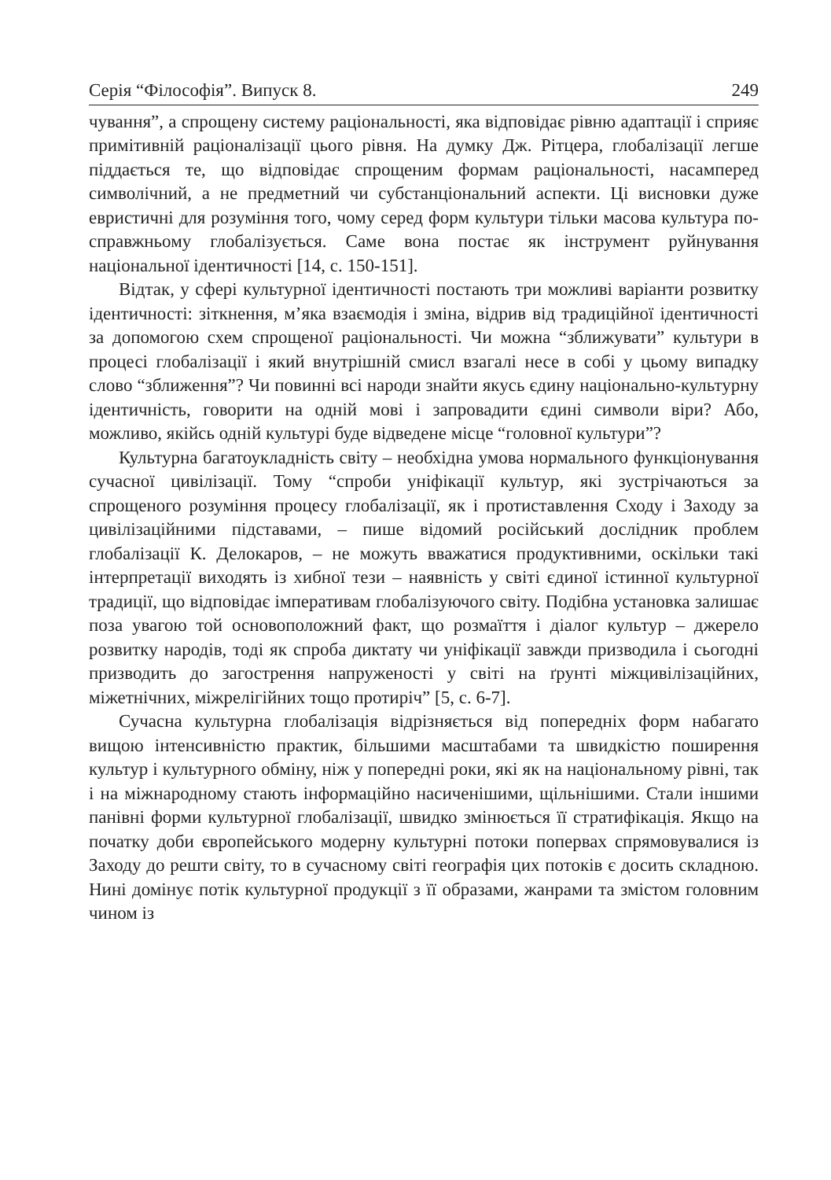Серія “Філософія”. Випуск 8. 249
чування”, а спрощену систему раціональності, яка відповідає рівню адаптації і сприяє примітивній раціоналізації цього рівня. На думку Дж. Рітцера, глобалізації легше піддається те, що відповідає спрощеним формам раціональності, насамперед символічний, а не предметний чи субстанціональний аспекти. Ці висновки дуже евристичні для розуміння того, чому серед форм культури тільки масова культура по-справжньому глобалізується. Саме вона постає як інструмент руйнування національної ідентичності [14, с. 150-151].
Відтак, у сфері культурної ідентичності постають три можливі варіанти розвитку ідентичності: зіткнення, м’яка взаємодія і зміна, відрив від традиційної ідентичності за допомогою схем спрощеної раціональності. Чи можна “зближувати” культури в процесі глобалізації і який внутрішній смисл взагалі несе в собі у цьому випадку слово “зближення”? Чи повинні всі народи знайти якусь єдину національно-культурну ідентичність, говорити на одній мові і запровадити єдині символи віри? Або, можливо, якійсь одній культурі буде відведене місце “головної культури”?
Культурна багатоукладність світу – необхідна умова нормального функціонування сучасної цивілізації. Тому “спроби уніфікації культур, які зустрічаються за спрощеного розуміння процесу глобалізації, як і протиставлення Сходу і Заходу за цивілізаційними підставами, – пише відомий російський дослідник проблем глобалізації К. Делокаров, – не можуть вважатися продуктивними, оскільки такі інтерпретації виходять із хибної тези – наявність у світі єдиної істинної культурної традиції, що відповідає імперативам глобалізуючого світу. Подібна установка залишає поза увагою той основоположний факт, що розмаїття і діалог культур – джерело розвитку народів, тоді як спроба диктату чи уніфікації завжди призводила і сьогодні призводить до загострення напруженості у світі на ґрунті міжцивілізаційних, міжетнічних, міжрелігійних тощо протиріч” [5, с. 6-7].
Сучасна культурна глобалізація відрізняється від попередніх форм набагато вищою інтенсивністю практик, більшими масштабами та швидкістю поширення культур і культурного обміну, ніж у попередні роки, які як на національному рівні, так і на міжнародному стають інформаційно насиченішими, щільнішими. Стали іншими панівні форми культурної глобалізації, швидко змінюється її стратифікація. Якщо на початку доби європейського модерну культурні потоки поперваx спрямовувалися із Заходу до решти світу, то в сучасному світі географія цих потоків є досить складною. Нині домінує потік культурної продукції з її образами, жанрами та змістом головним чином із